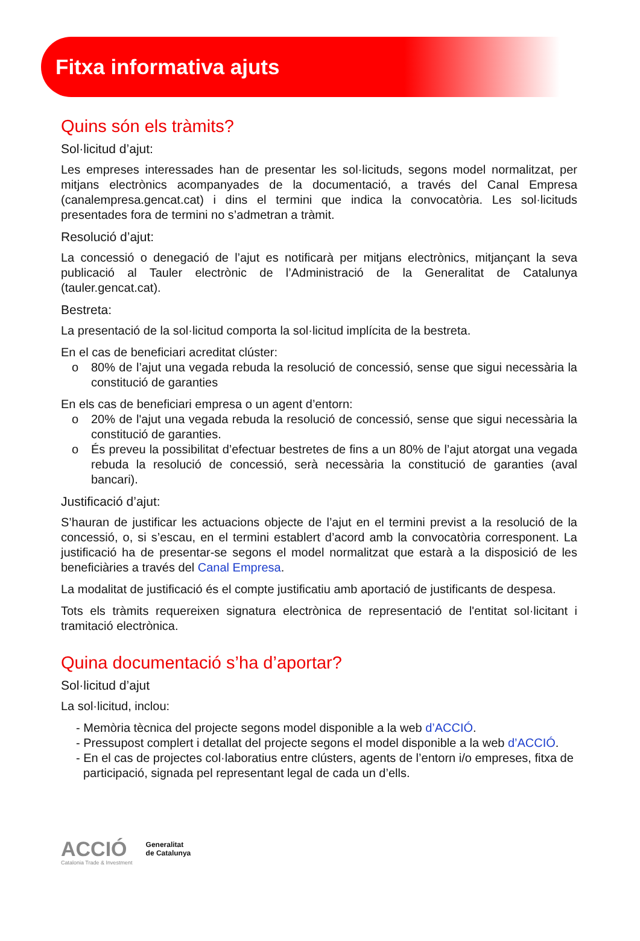Fitxa informativa ajuts
Quins són els tràmits?
Sol·licitud d’ajut:
Les empreses interessades han de presentar les sol·licituds, segons model normalitzat, per mitjans electrònics acompanyades de la documentació, a través del Canal Empresa (canalempresa.gencat.cat) i dins el termini que indica la convocatòria. Les sol·licituds presentades fora de termini no s’admetran a tràmit.
Resolució d’ajut:
La concessió o denegació de l’ajut es notificarà per mitjans electrònics, mitjançant la seva publicació al Tauler electrònic de l’Administració de la Generalitat de Catalunya (tauler.gencat.cat).
Bestreta:
La presentació de la sol·licitud comporta la sol·licitud implícita de la bestreta.
En el cas de beneficiari acreditat clúster:
o 80% de l’ajut una vegada rebuda la resolució de concessió, sense que sigui necessària la constitució de garanties
En els cas de beneficiari empresa o un agent d’entorn:
o 20% de l'ajut una vegada rebuda la resolució de concessió, sense que sigui necessària la constitució de garanties.
o És preveu la possibilitat d’efectuar bestretes de fins a un 80% de l’ajut atorgat una vegada rebuda la resolució de concessió, serà necessària la constitució de garanties (aval bancari).
Justificació d’ajut:
S’hauran de justificar les actuacions objecte de l’ajut en el termini previst a la resolució de la concessió, o, si s’escau, en el termini establert d’acord amb la convocatòria corresponent. La justificació ha de presentar-se segons el model normalitzat que estarà a la disposició de les beneficiàries a través del Canal Empresa.
La modalitat de justificació és el compte justificatiu amb aportació de justificants de despesa.
Tots els tràmits requereixen signatura electrònica de representació de l'entitat sol·licitant i tramitació electrònica.
Quina documentació s’ha d’aportar?
Sol·licitud d’ajut
La sol·licitud, inclou:
- Memòria tècnica del projecte segons model disponible a la web d’ACCIÓ.
- Pressupost complert i detallat del projecte segons el model disponible a la web d’ACCIÓ.
- En el cas de projectes col·laboratius entre clústers, agents de l’entorn i/o empreses, fitxa de participació, signada pel representant legal de cada un d’ells.
ACCIÓ
Catalonia Trade & Investment
Generalitat
de Catalunya